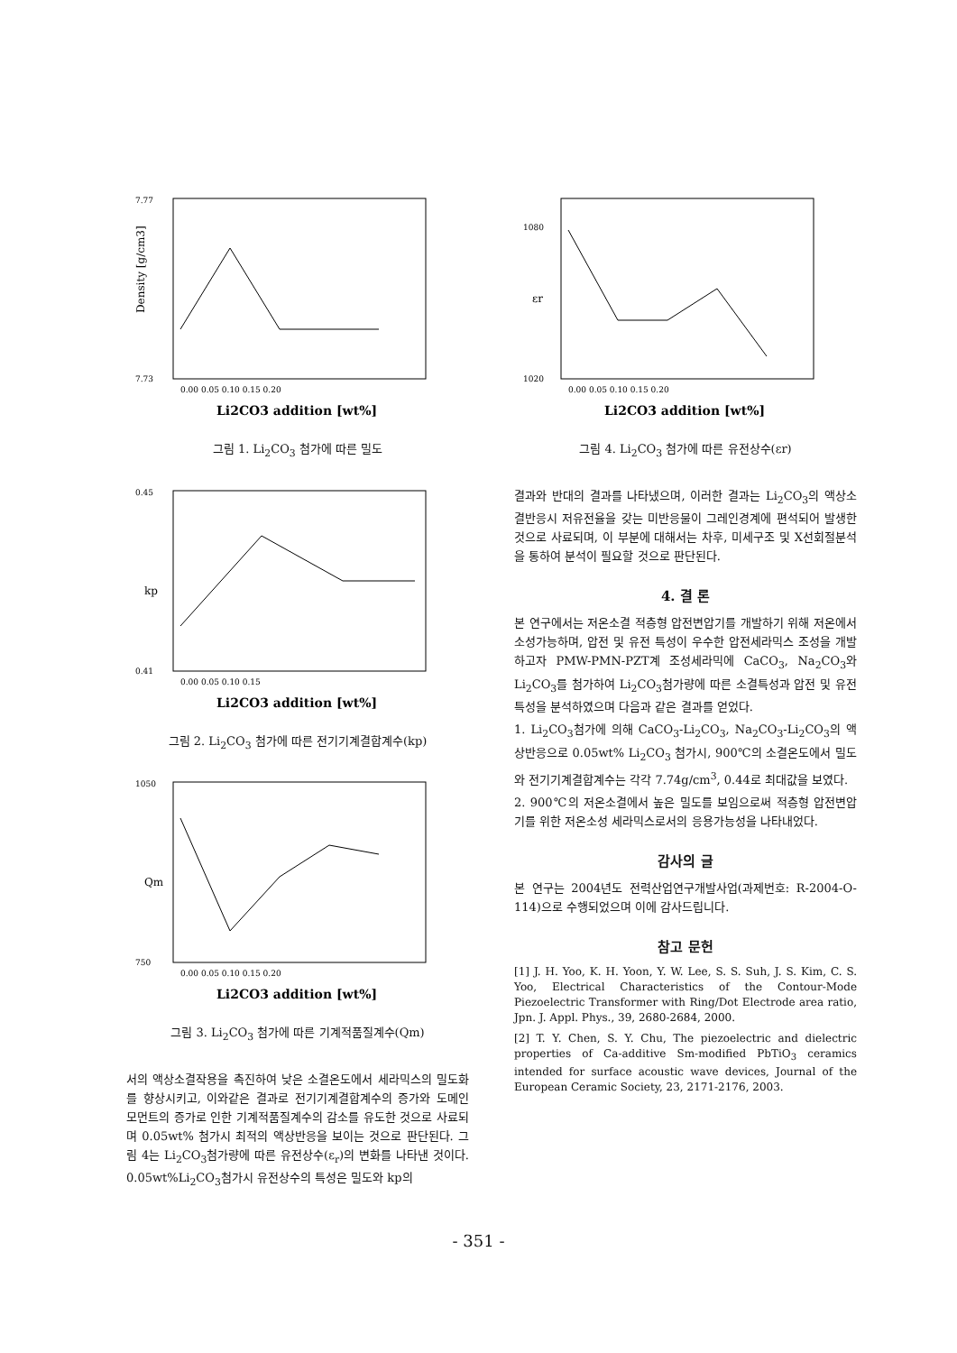Density [g/cm3]
7.77
7.73
0.00 0.05 0.10 0.15 0.20
Li2CO3 addition [wt%]
그림 1. Li<sub>2</sub>CO<sub>3</sub> 첨가에 따른 밀도
kp
0.45
0.41
0.00 0.05 0.10 0.15
Li2CO3 addition [wt%]
그림 2. Li<sub>2</sub>CO<sub>3</sub> 첨가에 따른 전기기계결합계수(kp)
Qm
1050
750
0.00 0.05 0.10 0.15 0.20
Li2CO3 addition [wt%]
그림 3. Li<sub>2</sub>CO<sub>3</sub> 첨가에 따른 기계적품질계수(Qm)
서의 액상소결작용을 촉진하여 낮은 소결온도에서 세라믹스의 밀도화를 향상시키고, 이와같은 결과로 전기기계결합계수의 증가와 도메인 모먼트의 증가로 인한 기계적품질계수의 감소를 유도한 것으로 사료되며 0.05wt% 첨가시 최적의 액상반응을 보이는 것으로 판단된다. 그림 4는 Li<sub>2</sub>CO<sub>3</sub>첨가량에 따른 유전상수(ε<sub>r</sub>)의 변화를 나타낸 것이다. 0.05wt%Li<sub>2</sub>CO<sub>3</sub>첨가시 유전상수의 특성은 밀도와 kp의
εr
1080
1020
0.00 0.05 0.10 0.15 0.20
Li2CO3 addition [wt%]
그림 4. Li<sub>2</sub>CO<sub>3</sub> 첨가에 따른 유전상수(εr)
결과와 반대의 결과를 나타냈으며, 이러한 결과는 Li<sub>2</sub>CO<sub>3</sub>의 액상소결반응시 저유전율을 갖는 미반응물이 그레인경계에 편석되어 발생한 것으로 사료되며, 이 부분에 대해서는 차후, 미세구조 및 X선회절분석을 통하여 분석이 필요할 것으로 판단된다.
4. 결 론
본 연구에서는 저온소결 적층형 압전변압기를 개발하기 위해 저온에서 소성가능하며, 압전 및 유전 특성이 우수한 압전세라믹스 조성을 개발하고자 PMW-PMN-PZT계 조성세라믹에 CaCO<sub>3</sub>, Na<sub>2</sub>CO<sub>3</sub>와 Li<sub>2</sub>CO<sub>3</sub>를 첨가하여 Li<sub>2</sub>CO<sub>3</sub>첨가량에 따른 소결특성과 압전 및 유전 특성을 분석하였으며 다음과 같은 결과를 얻었다.
1. Li<sub>2</sub>CO<sub>3</sub>첨가에 의해 CaCO<sub>3</sub>-Li<sub>2</sub>CO<sub>3</sub>, Na<sub>2</sub>CO<sub>3</sub>-Li<sub>2</sub>CO<sub>3</sub>의 액상반응으로 0.05wt% Li<sub>2</sub>CO<sub>3</sub> 첨가시, 900℃의 소결온도에서 밀도와 전기기계결합계수는 각각 7.74g/cm<sup>3</sup>, 0.44로 최대값을 보였다.
2. 900℃의 저온소결에서 높은 밀도를 보임으로써 적층형 압전변압기를 위한 저온소성 세라믹스로서의 응용가능성을 나타내었다.
감사의 글
본 연구는 2004년도 전력산업연구개발사업(과제번호: R-2004-O-114)으로 수행되었으며 이에 감사드립니다.
참고 문헌
[1] J. H. Yoo, K. H. Yoon, Y. W. Lee, S. S. Suh, J. S. Kim, C. S. Yoo, Electrical Characteristics of the Contour-Mode Piezoelectric Transformer with Ring/Dot Electrode area ratio, Jpn. J. Appl. Phys., 39, 2680-2684, 2000.
[2] T. Y. Chen, S. Y. Chu, The piezoelectric and dielectric properties of Ca-additive Sm-modified PbTiO<sub>3</sub> ceramics intended for surface acoustic wave devices, Journal of the European Ceramic Society, 23, 2171-2176, 2003.
- 351 -